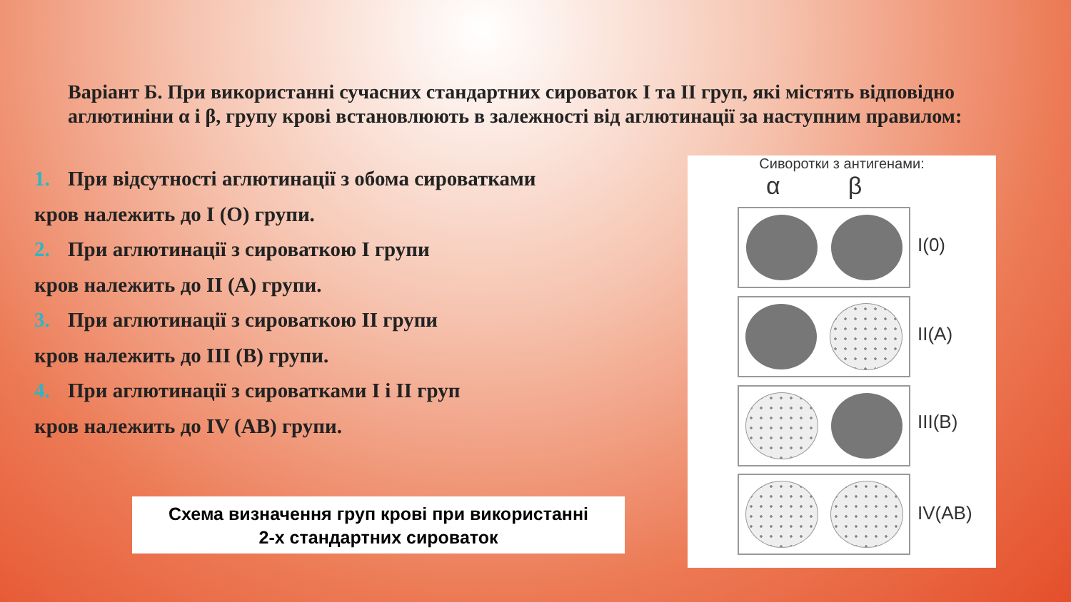Варіант Б. При використанні сучасних стандартних сироваток I та II груп, які містять відповідно аглютиніни α і β, групу крові встановлюють в залежності від аглютинації за наступним правилом:
1. При відсутності аглютинації з обома сироватками
кров належить до I (О) групи.
2. При аглютинації з сироваткою I групи
кров належить до II (А) групи.
3. При аглютинації з сироваткою II групи
кров належить до III (В) групи.
4. При аглютинації з сироватками I і II груп
кров належить до IV (АВ) групи.
Схема визначення груп крові при використанні
2-х стандартних сироваток
Сиворотки з антигенами:
α β
I(0)
II(A)
III(B)
IV(AB)